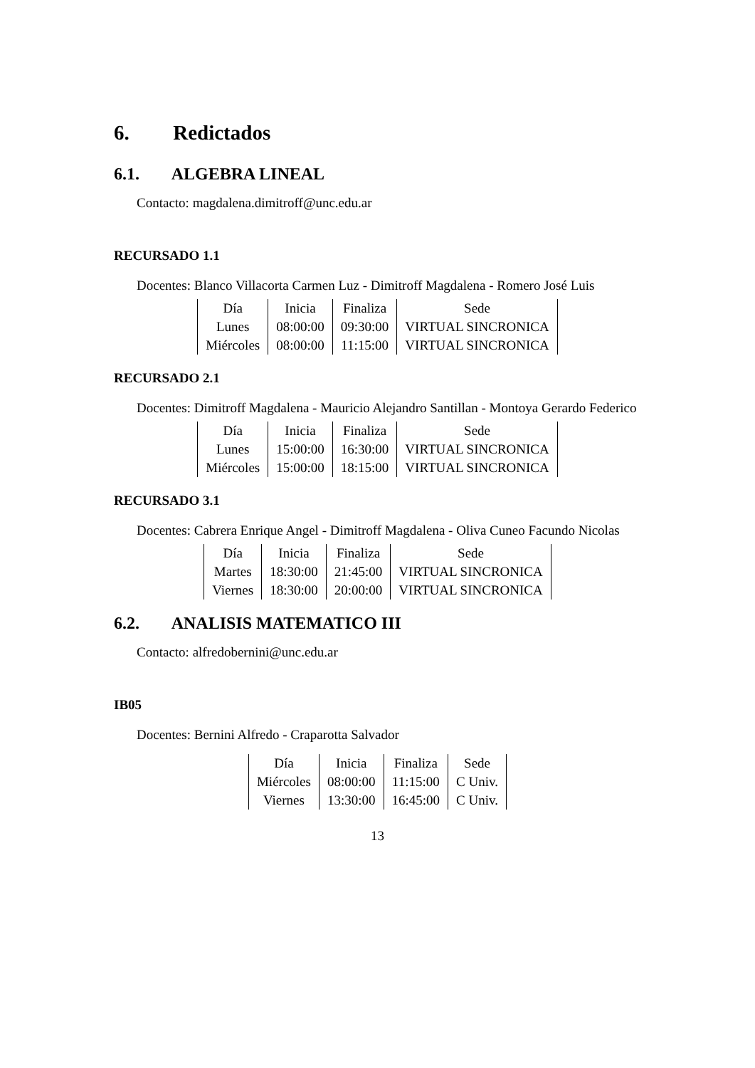6. Redictados
6.1. ALGEBRA LINEAL
Contacto: magdalena.dimitroff@unc.edu.ar
RECURSADO 1.1
Docentes: Blanco Villacorta Carmen Luz - Dimitroff Magdalena - Romero José Luis
| Día | Inicia | Finaliza | Sede |
| Lunes | 08:00:00 | 09:30:00 | VIRTUAL SINCRONICA |
| Miércoles | 08:00:00 | 11:15:00 | VIRTUAL SINCRONICA |
RECURSADO 2.1
Docentes: Dimitroff Magdalena - Mauricio Alejandro Santillan - Montoya Gerardo Federico
| Día | Inicia | Finaliza | Sede |
| Lunes | 15:00:00 | 16:30:00 | VIRTUAL SINCRONICA |
| Miércoles | 15:00:00 | 18:15:00 | VIRTUAL SINCRONICA |
RECURSADO 3.1
Docentes: Cabrera Enrique Angel - Dimitroff Magdalena - Oliva Cuneo Facundo Nicolas
| Día | Inicia | Finaliza | Sede |
| Martes | 18:30:00 | 21:45:00 | VIRTUAL SINCRONICA |
| Viernes | 18:30:00 | 20:00:00 | VIRTUAL SINCRONICA |
6.2. ANALISIS MATEMATICO III
Contacto: alfredobernini@unc.edu.ar
IB05
Docentes: Bernini Alfredo - Craparotta Salvador
| Día | Inicia | Finaliza | Sede |
| Miércoles | 08:00:00 | 11:15:00 | C Univ. |
| Viernes | 13:30:00 | 16:45:00 | C Univ. |
13